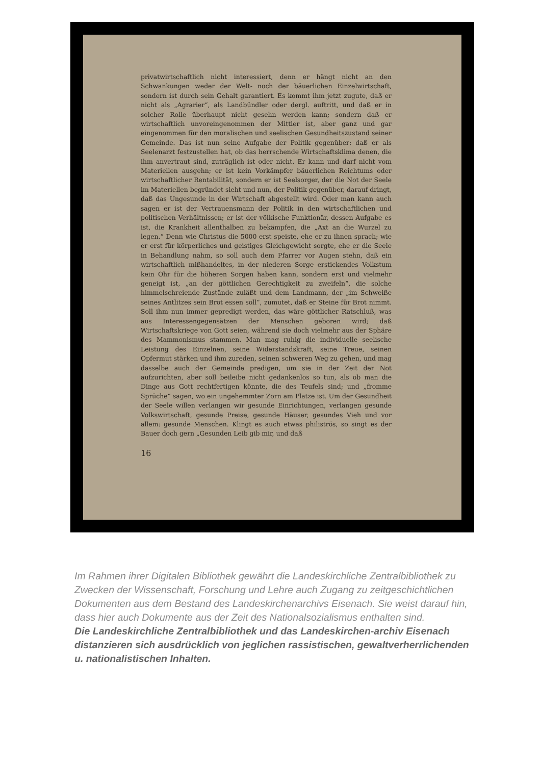privatwirtschaftlich nicht interessiert, denn er hängt nicht an den Schwankungen weder der Welt- noch der bäuerlichen Einzelwirtschaft, sondern ist durch sein Gehalt garantiert. Es kommt ihm jetzt zugute, daß er nicht als „Agrarier“, als Landbündler oder dergl. auftritt, und daß er in solcher Rolle überhaupt nicht gesehn werden kann; sondern daß er wirtschaftlich unvoreingenommen der Mittler ist, aber ganz und gar eingenommen für den moralischen und seelischen Gesundheitszustand seiner Gemeinde. Das ist nun seine Aufgabe der Politik gegenüber: daß er als Seelenarzt festzustellen hat, ob das herrschende Wirtschaftsklima denen, die ihm anvertraut sind, zuträglich ist oder nicht. Er kann und darf nicht vom Materiellen ausgehn; er ist kein Vorkämpfer bäuerlichen Reichtums oder wirtschaftlicher Rentabilität, sondern er ist Seelsorger, der die Not der Seele im Materiellen begründet sieht und nun, der Politik gegenüber, darauf dringt, daß das Ungesunde in der Wirtschaft abgestellt wird. Oder man kann auch sagen er ist der Vertrauensmann der Politik in den wirtschaftlichen und politischen Verhältnissen; er ist der völkische Funktionär, dessen Aufgabe es ist, die Krankheit allenthalben zu bekämpfen, die „Axt an die Wurzel zu legen.“ Denn wie Christus die 5000 erst speiste, ehe er zu ihnen sprach; wie er erst für körperliches und geistiges Gleichgewicht sorgte, ehe er die Seele in Behandlung nahm, so soll auch dem Pfarrer vor Augen stehn, daß ein wirtschaftlich mißhandeltes, in der niederen Sorge erstickendes Volkstum kein Ohr für die höheren Sorgen haben kann, sondern erst und vielmehr geneigt ist, „an der göttlichen Gerechtigkeit zu zweifeln“, die solche himmelschreiende Zustände zuläßt und dem Landmann, der „im Schweiße seines Antlitzes sein Brot essen soll“, zumutet, daß er Steine für Brot nimmt. Soll ihm nun immer gepredigt werden, das wäre göttlicher Ratschluß, was aus Interessengegensätzen der Menschen geboren wird; daß Wirtschaftskriege von Gott seien, während sie doch vielmehr aus der Sphäre des Mammonismus stammen. Man mag ruhig die individuelle seelische Leistung des Einzelnen, seine Widerstandskraft, seine Treue, seinen Opfermut stärken und ihm zureden, seinen schweren Weg zu gehen, und mag dasselbe auch der Gemeinde predigen, um sie in der Zeit der Not aufzurichten, aber soll beileibe nicht gedankenlos so tun, als ob man die Dinge aus Gott rechtfertigen könnte, die des Teufels sind; und „fromme Sprüche“ sagen, wo ein ungehemmter Zorn am Platze ist. Um der Gesundheit der Seele willen verlangen wir gesunde Einrichtungen, verlangen gesunde Volkswirtschaft, gesunde Preise, gesunde Häuser, gesundes Vieh und vor allem: gesunde Menschen. Klingt es auch etwas philiströs, so singt es der Bauer doch gern „Gesunden Leib gib mir, und daß
16
Im Rahmen ihrer Digitalen Bibliothek gewährt die Landeskirchliche Zentralbibliothek zu Zwecken der Wissenschaft, Forschung und Lehre auch Zugang zu zeitgeschichtlichen Dokumenten aus dem Bestand des Landeskirchenarchivs Eisenach. Sie weist darauf hin, dass hier auch Dokumente aus der Zeit des Nationalsozialismus enthalten sind.
Die Landeskirchliche Zentralbibliothek und das Landeskirchen-archiv Eisenach distanzieren sich ausdrücklich von jeglichen rassistischen, gewaltverherrlichenden u. nationalistischen Inhalten.